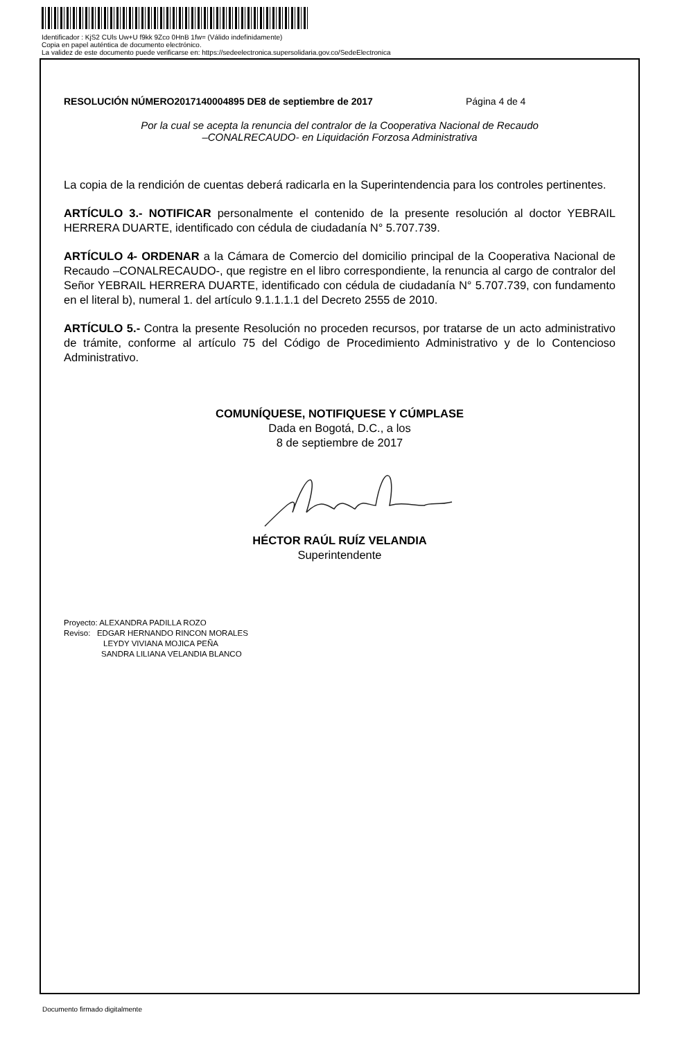Identificador : KjS2 CUls Uw+U f9kk 9Zco 0HnB 1fw= (Válido indefinidamente)
Copia en papel auténtica de documento electrónico.
La validez de este documento puede verificarse en: https://sedeelectronica.supersolidaria.gov.co/SedeElectronica
RESOLUCIÓN NÚMERO2017140004895 DE8 de septiembre de 2017 Página 4 de 4
Por la cual se acepta la renuncia del contralor de la Cooperativa Nacional de Recaudo
–CONALRECAUDO- en Liquidación Forzosa Administrativa
La copia de la rendición de cuentas deberá radicarla en la Superintendencia para los controles pertinentes.
ARTÍCULO 3.- NOTIFICAR personalmente el contenido de la presente resolución al doctor YEBRAIL HERRERA DUARTE, identificado con cédula de ciudadanía N° 5.707.739.
ARTÍCULO 4- ORDENAR a la Cámara de Comercio del domicilio principal de la Cooperativa Nacional de Recaudo –CONALRECAUDO-, que registre en el libro correspondiente, la renuncia al cargo de contralor del Señor YEBRAIL HERRERA DUARTE, identificado con cédula de ciudadanía N° 5.707.739, con fundamento en el literal b), numeral 1. del artículo 9.1.1.1.1 del Decreto 2555 de 2010.
ARTÍCULO 5.- Contra la presente Resolución no proceden recursos, por tratarse de un acto administrativo de trámite, conforme al artículo 75 del Código de Procedimiento Administrativo y de lo Contencioso Administrativo.
COMUNÍQUESE, NOTIFIQUESE Y CÚMPLASE
Dada en Bogotá, D.C., a los
8 de septiembre de 2017
HÉCTOR RAÚL RUÍZ VELANDIA
Superintendente
Proyecto: ALEXANDRA PADILLA ROZO
Reviso: EDGAR HERNANDO RINCON MORALES
LEYDY VIVIANA MOJICA PEÑA
SANDRA LILIANA VELANDIA BLANCO
Documento firmado digitalmente